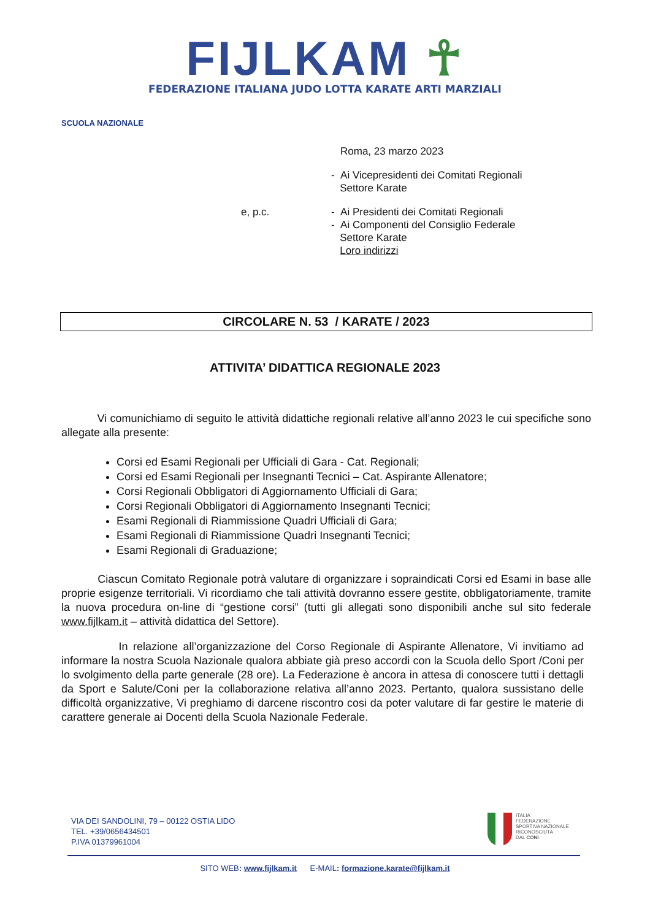FIJLKAM ☥
FEDERAZIONE ITALIANA JUDO LOTTA KARATE ARTI MARZIALI
SCUOLA NAZIONALE
Roma, 23 marzo 2023
- Ai Vicepresidenti dei Comitati Regionali
Settore Karate
e, p.c. - Ai Presidenti dei Comitati Regionali
- Ai Componenti del Consiglio Federale
Settore Karate
Loro indirizzi
CIRCOLARE N. 53 / KARATE / 2023
ATTIVITA’ DIDATTICA REGIONALE 2023
Vi comunichiamo di seguito le attività didattiche regionali relative all’anno 2023 le cui specifiche sono allegate alla presente:
Corsi ed Esami Regionali per Ufficiali di Gara - Cat. Regionali;
Corsi ed Esami Regionali per Insegnanti Tecnici – Cat. Aspirante Allenatore;
Corsi Regionali Obbligatori di Aggiornamento Ufficiali di Gara;
Corsi Regionali Obbligatori di Aggiornamento Insegnanti Tecnici;
Esami Regionali di Riammissione Quadri Ufficiali di Gara;
Esami Regionali di Riammissione Quadri Insegnanti Tecnici;
Esami Regionali di Graduazione;
Ciascun Comitato Regionale potrà valutare di organizzare i sopraindicati Corsi ed Esami in base alle proprie esigenze territoriali. Vi ricordiamo che tali attività dovranno essere gestite, obbligatoriamente, tramite la nuova procedura on-line di “gestione corsi” (tutti gli allegati sono disponibili anche sul sito federale www.fijlkam.it – attività didattica del Settore).
In relazione all’organizzazione del Corso Regionale di Aspirante Allenatore, Vi invitiamo ad informare la nostra Scuola Nazionale qualora abbiate già preso accordi con la Scuola dello Sport /Coni per lo svolgimento della parte generale (28 ore). La Federazione è ancora in attesa di conoscere tutti i dettagli da Sport e Salute/Coni per la collaborazione relativa all’anno 2023. Pertanto, qualora sussistano delle difficoltà organizzative, Vi preghiamo di darcene riscontro cosi da poter valutare di far gestire le materie di carattere generale ai Docenti della Scuola Nazionale Federale.
VIA DEI SANDOLINI, 79 – 00122 OSTIA LIDO
TEL. +39/0656434501
P.IVA 01379961004
ITALIA
FEDERAZIONE
SPORTIVA NAZIONALE
RICONOSCIUTA
DAL CONI
SITO WEB: www.fijlkam.it E-MAIL: formazione.karate@fijlkam.it